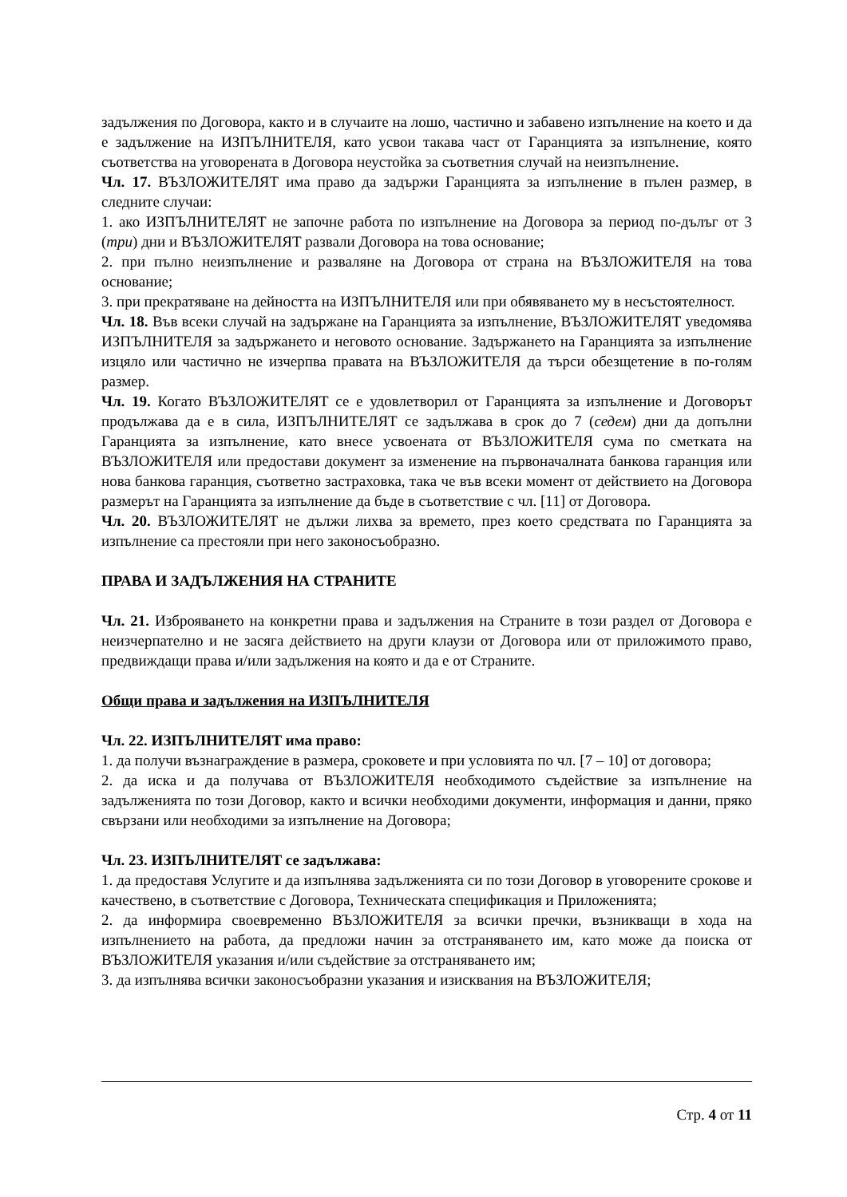задължения по Договора, както и в случаите на лошо, частично и забавено изпълнение на което и да е задължение на ИЗПЪЛНИТЕЛЯ, като усвои такава част от Гаранцията за изпълнение, която съответства на уговорената в Договора неустойка за съответния случай на неизпълнение.
Чл. 17. ВЪЗЛОЖИТЕЛЯТ има право да задържи Гаранцията за изпълнение в пълен размер, в следните случаи:
1. ако ИЗПЪЛНИТЕЛЯТ не започне работа по изпълнение на Договора за период по-дълъг от 3 (три) дни и ВЪЗЛОЖИТЕЛЯТ развали Договора на това основание;
2. при пълно неизпълнение и разваляне на Договора от страна на ВЪЗЛОЖИТЕЛЯ на това основание;
3. при прекратяване на дейността на ИЗПЪЛНИТЕЛЯ или при обявяването му в несъстоятелност.
Чл. 18. Във всеки случай на задържане на Гаранцията за изпълнение, ВЪЗЛОЖИТЕЛЯТ уведомява ИЗПЪЛНИТЕЛЯ за задържането и неговото основание. Задържането на Гаранцията за изпълнение изцяло или частично не изчерпва правата на ВЪЗЛОЖИТЕЛЯ да търси обезщетение в по-голям размер.
Чл. 19. Когато ВЪЗЛОЖИТЕЛЯТ се е удовлетворил от Гаранцията за изпълнение и Договорът продължава да е в сила, ИЗПЪЛНИТЕЛЯТ се задължава в срок до 7 (седем) дни да допълни Гаранцията за изпълнение, като внесе усвоената от ВЪЗЛОЖИТЕЛЯ сума по сметката на ВЪЗЛОЖИТЕЛЯ или предостави документ за изменение на първоначалната банкова гаранция или нова банкова гаранция, съответно застраховка, така че във всеки момент от действието на Договора размерът на Гаранцията за изпълнение да бъде в съответствие с чл. [11] от Договора.
Чл. 20. ВЪЗЛОЖИТЕЛЯТ не дължи лихва за времето, през което средствата по Гаранцията за изпълнение са престояли при него законосъобразно.
ПРАВА И ЗАДЪЛЖЕНИЯ НА СТРАНИТЕ
Чл. 21. Изброяването на конкретни права и задължения на Страните в този раздел от Договора е неизчерпателно и не засяга действието на други клаузи от Договора или от приложимото право, предвиждащи права и/или задължения на която и да е от Страните.
Общи права и задължения на ИЗПЪЛНИТЕЛЯ
Чл. 22. ИЗПЪЛНИТЕЛЯТ има право:
1. да получи възнаграждение в размера, сроковете и при условията по чл. [7 – 10] от договора;
2. да иска и да получава от ВЪЗЛОЖИТЕЛЯ необходимото съдействие за изпълнение на задълженията по този Договор, както и всички необходими документи, информация и данни, пряко свързани или необходими за изпълнение на Договора;
Чл. 23. ИЗПЪЛНИТЕЛЯТ се задължава:
1. да предоставя Услугите и да изпълнява задълженията си по този Договор в уговорените срокове и качествено, в съответствие с Договора, Техническата спецификация и Приложенията;
2. да информира своевременно ВЪЗЛОЖИТЕЛЯ за всички пречки, възникващи в хода на изпълнението на работа, да предложи начин за отстраняването им, като може да поиска от ВЪЗЛОЖИТЕЛЯ указания и/или съдействие за отстраняването им;
3. да изпълнява всички законосъобразни указания и изисквания на ВЪЗЛОЖИТЕЛЯ;
Стр. 4 от 11